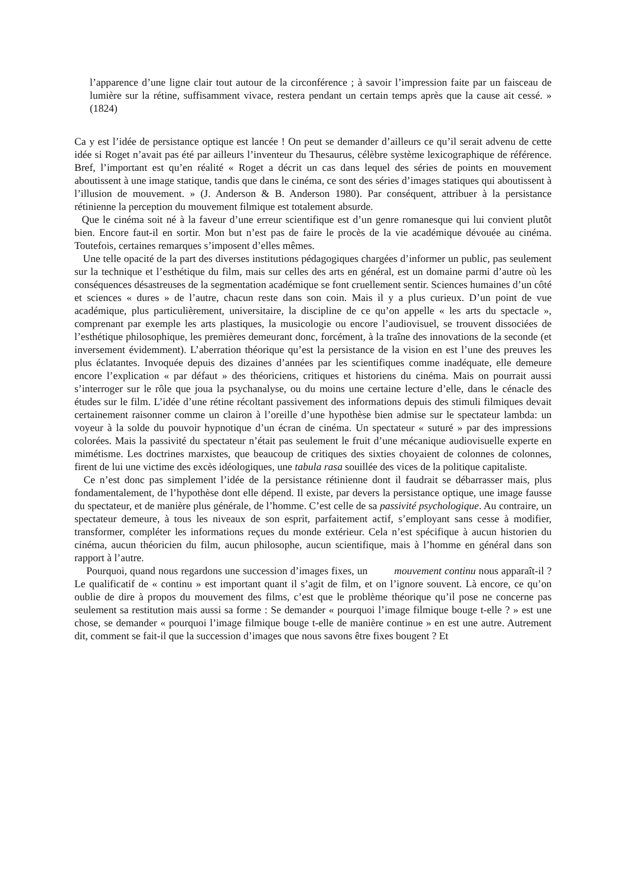l’apparence d’une ligne clair tout autour de la circonférence ; à savoir l’impression faite par un faisceau de lumière sur la rétine, suffisamment vivace, restera pendant un certain temps après que la cause ait cessé. » (1824)
Ca y est l’idée de persistance optique est lancée ! On peut se demander d’ailleurs ce qu’il serait advenu de cette idée si Roget n’avait pas été par ailleurs l’inventeur du Thesaurus, célèbre système lexicographique de référence. Bref, l’important est qu’en réalité « Roget a décrit un cas dans lequel des séries de points en mouvement aboutissent à une image statique, tandis que dans le cinéma, ce sont des séries d’images statiques qui aboutissent à l’illusion de mouvement. » (J. Anderson & B. Anderson 1980). Par conséquent, attribuer à la persistance rétinienne la perception du mouvement filmique est totalement absurde.
Que le cinéma soit né à la faveur d’une erreur scientifique est d’un genre romanesque qui lui convient plutôt bien. Encore faut-il en sortir. Mon but n’est pas de faire le procès de la vie académique dévouée au cinéma. Toutefois, certaines remarques s’imposent d’elles mêmes.
Une telle opacité de la part des diverses institutions pédagogiques chargées d’informer un public, pas seulement sur la technique et l’esthétique du film, mais sur celles des arts en général, est un domaine parmi d’autre où les conséquences désastreuses de la segmentation académique se font cruellement sentir. Sciences humaines d’un côté et sciences « dures » de l’autre, chacun reste dans son coin. Mais il y a plus curieux. D’un point de vue académique, plus particulièrement, universitaire, la discipline de ce qu’on appelle « les arts du spectacle », comprenant par exemple les arts plastiques, la musicologie ou encore l’audiovisuel, se trouvent dissociées de l’esthétique philosophique, les premières demeurant donc, forcément, à la traîne des innovations de la seconde (et inversement évidemment). L’aberration théorique qu’est la persistance de la vision en est l’une des preuves les plus éclatantes. Invoquée depuis des dizaines d’années par les scientifiques comme inadéquate, elle demeure encore l’explication « par défaut » des théoriciens, critiques et historiens du cinéma. Mais on pourrait aussi s’interroger sur le rôle que joua la psychanalyse, ou du moins une certaine lecture d’elle, dans le cénacle des études sur le film. L’idée d’une rétine récoltant passivement des informations depuis des stimuli filmiques devait certainement raisonner comme un clairon à l’oreille d’une hypothèse bien admise sur le spectateur lambda: un voyeur à la solde du pouvoir hypnotique d’un écran de cinéma. Un spectateur « suturé » par des impressions colorées. Mais la passivité du spectateur n’était pas seulement le fruit d’une mécanique audiovisuelle experte en mimétisme. Les doctrines marxistes, que beaucoup de critiques des sixties choyaient de colonnes de colonnes, firent de lui une victime des excès idéologiques, une tabula rasa souillée des vices de la politique capitaliste.
Ce n’est donc pas simplement l’idée de la persistance rétinienne dont il faudrait se débarrasser mais, plus fondamentalement, de l’hypothèse dont elle dépend. Il existe, par devers la persistance optique, une image fausse du spectateur, et de manière plus générale, de l’homme. C’est celle de sa passivité psychologique. Au contraire, un spectateur demeure, à tous les niveaux de son esprit, parfaitement actif, s’employant sans cesse à modifier, transformer, compléter les informations reçues du monde extérieur. Cela n’est spécifique à aucun historien du cinéma, aucun théoricien du film, aucun philosophe, aucun scientifique, mais à l’homme en général dans son rapport à l’autre.
Pourquoi, quand nous regardons une succession d’images fixes, un mouvement continu nous apparaît-il ? Le qualificatif de « continu » est important quant il s’agit de film, et on l’ignore souvent. Là encore, ce qu’on oublie de dire à propos du mouvement des films, c’est que le problème théorique qu’il pose ne concerne pas seulement sa restitution mais aussi sa forme : Se demander « pourquoi l’image filmique bouge t-elle ? » est une chose, se demander « pourquoi l’image filmique bouge t-elle de manière continue » en est une autre. Autrement dit, comment se fait-il que la succession d’images que nous savons être fixes bougent ? Et